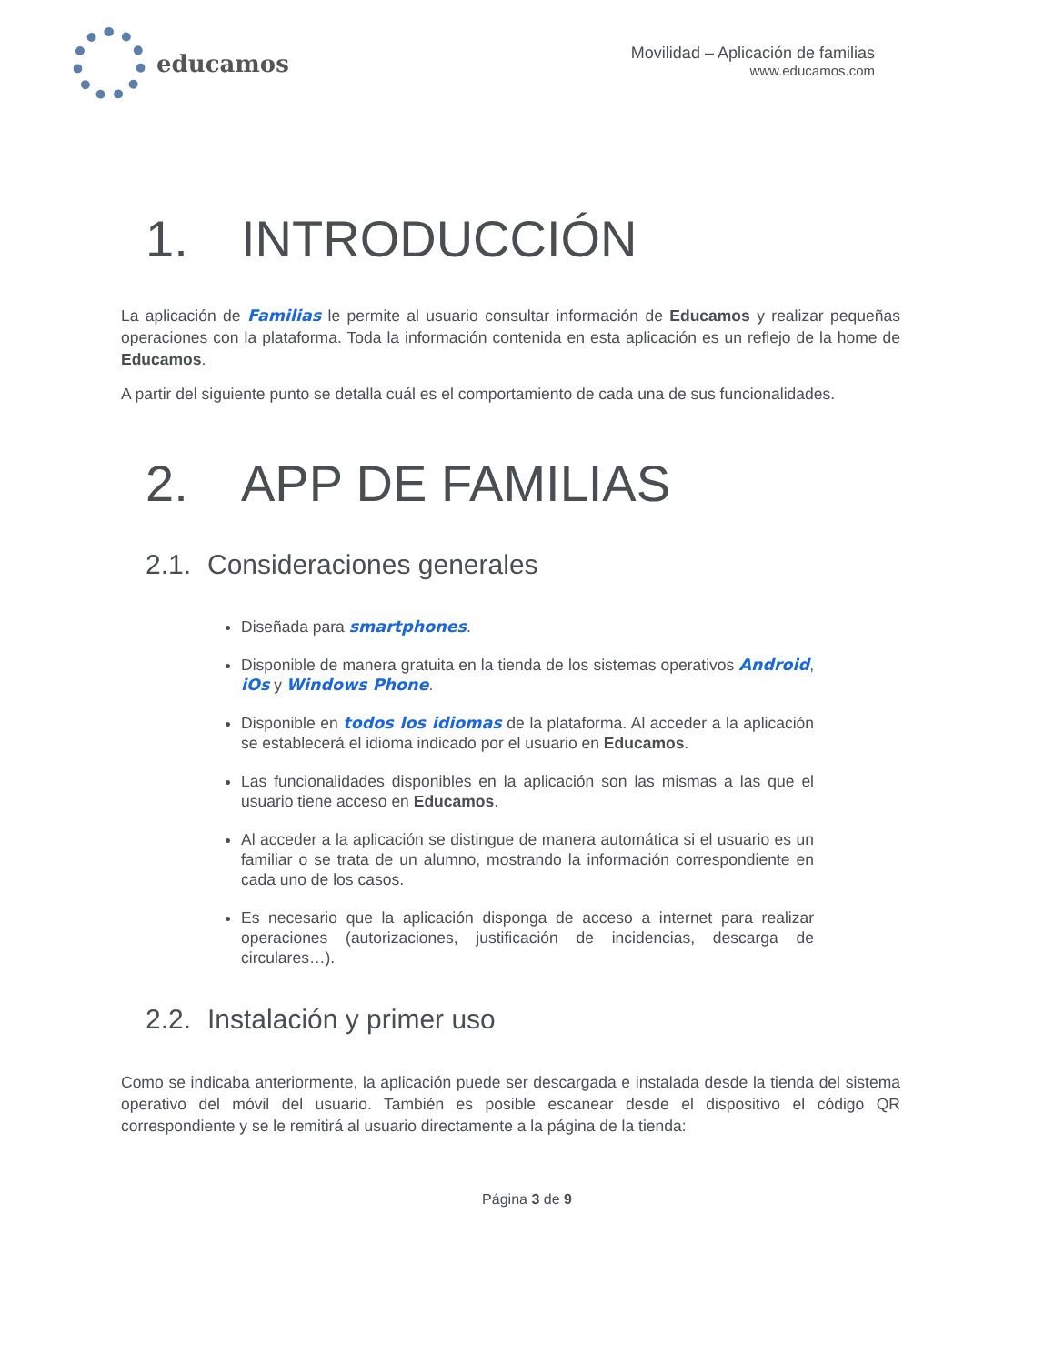educamos
Movilidad – Aplicación de familias
www.educamos.com
1. INTRODUCCIÓN
La aplicación de Familias le permite al usuario consultar información de Educamos y realizar pequeñas operaciones con la plataforma. Toda la información contenida en esta aplicación es un reflejo de la home de Educamos.
A partir del siguiente punto se detalla cuál es el comportamiento de cada una de sus funcionalidades.
2. APP DE FAMILIAS
2.1. Consideraciones generales
Diseñada para smartphones.
Disponible de manera gratuita en la tienda de los sistemas operativos Android, iOs y Windows Phone.
Disponible en todos los idiomas de la plataforma. Al acceder a la aplicación se establecerá el idioma indicado por el usuario en Educamos.
Las funcionalidades disponibles en la aplicación son las mismas a las que el usuario tiene acceso en Educamos.
Al acceder a la aplicación se distingue de manera automática si el usuario es un familiar o se trata de un alumno, mostrando la información correspondiente en cada uno de los casos.
Es necesario que la aplicación disponga de acceso a internet para realizar operaciones (autorizaciones, justificación de incidencias, descarga de circulares…).
2.2. Instalación y primer uso
Como se indicaba anteriormente, la aplicación puede ser descargada e instalada desde la tienda del sistema operativo del móvil del usuario. También es posible escanear desde el dispositivo el código QR correspondiente y se le remitirá al usuario directamente a la página de la tienda:
Página 3 de 9